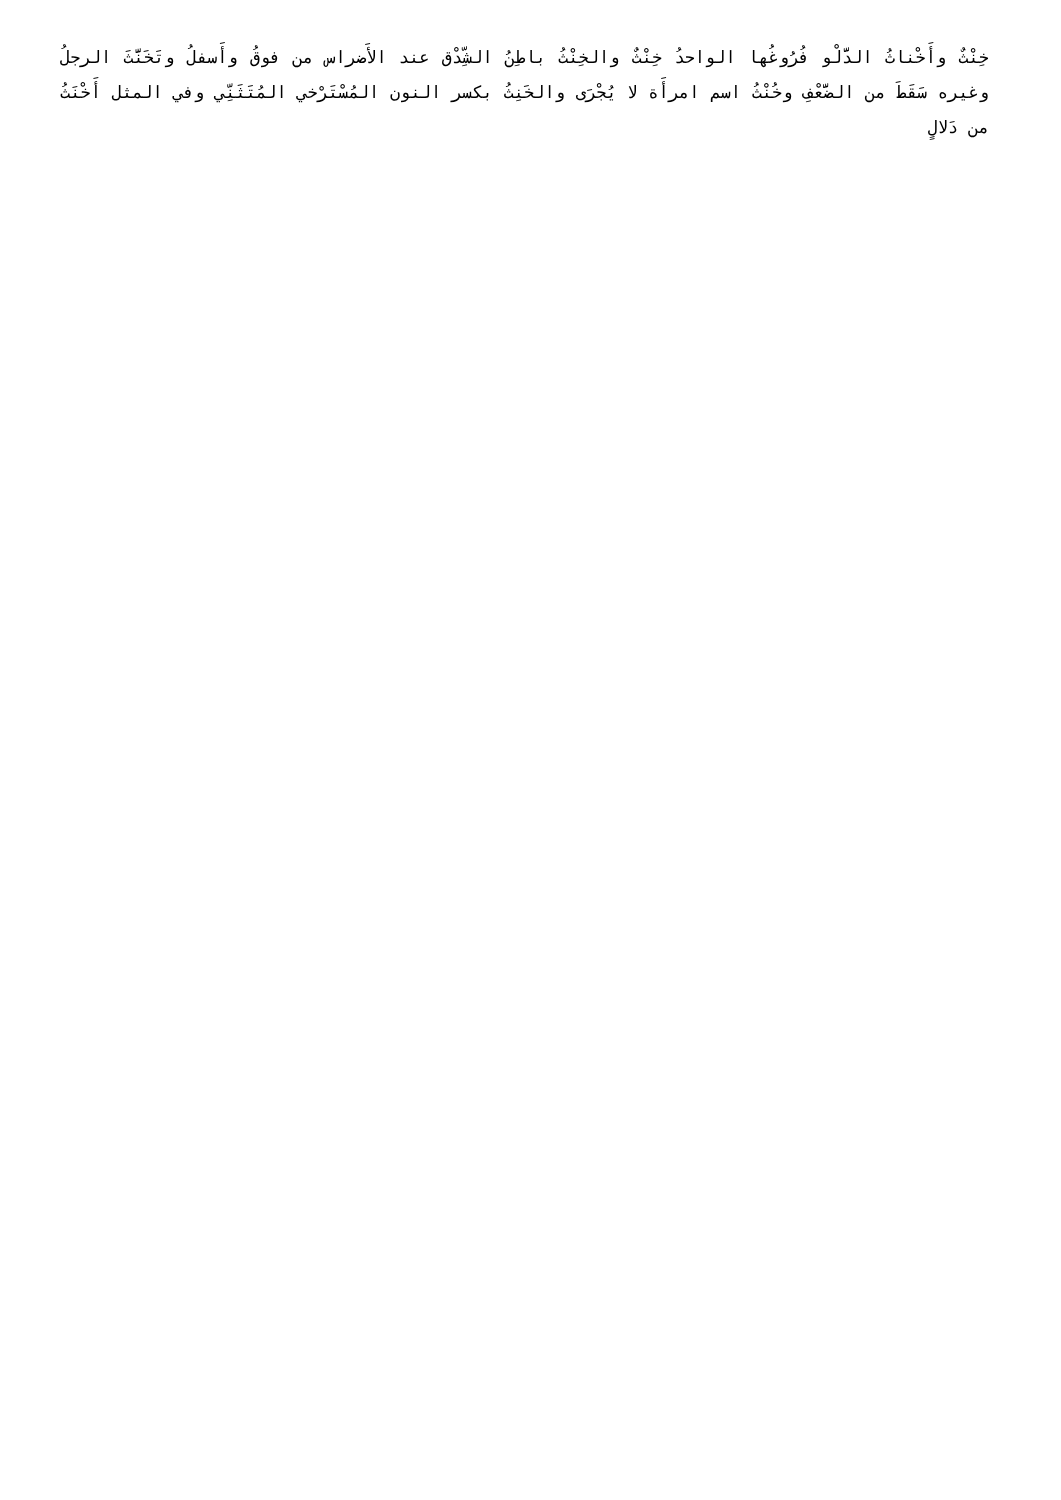خِنْثٌ وأَخْناثُ الدَّلْو فُرُوغُها الواحدُ خِنْثٌ والخِنْثُ باطِنُ الشِّدْق عند الأَضراس من فوقُ وأَسفلُ وتَخَنَّثَ الرجلُ وغيره سَقَطَ من الضَّعْفِ وخُنْثُ اسم امرأَة لا يُجْرَى والخَنِثُ بكسر النون المُسْتَرْخي المُتَثَنِّي وفي المثل أَخْنَثُ من دَلالٍ